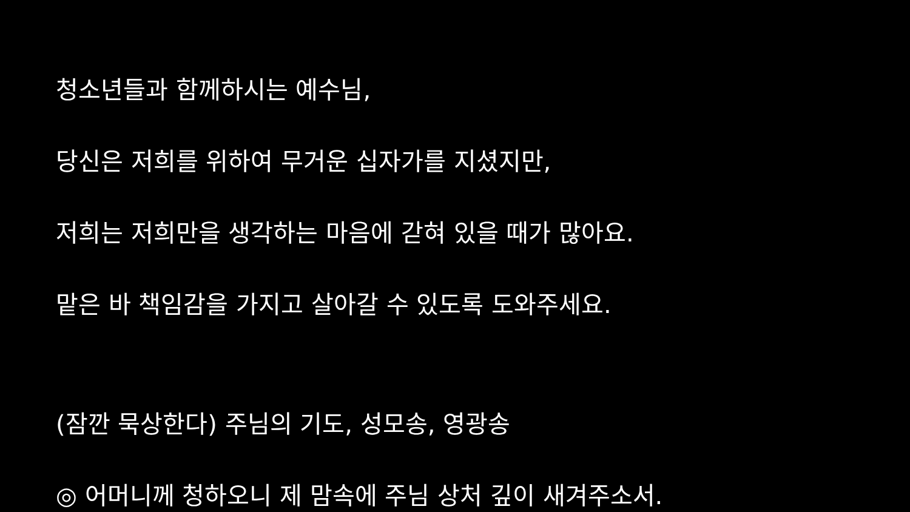청소년들과 함께하시는 예수님,
당신은 저희를 위하여 무거운 십자가를 지셨지만,
저희는 저희만을 생각하는 마음에 갇혀 있을 때가 많아요.
맡은 바 책임감을 가지고 살아갈 수 있도록 도와주세요.
(잠깐 묵상한다) 주님의 기도, 성모송, 영광송
◎ 어머니께 청하오니 제 맘속에 주님 상처 깊이 새겨주소서.